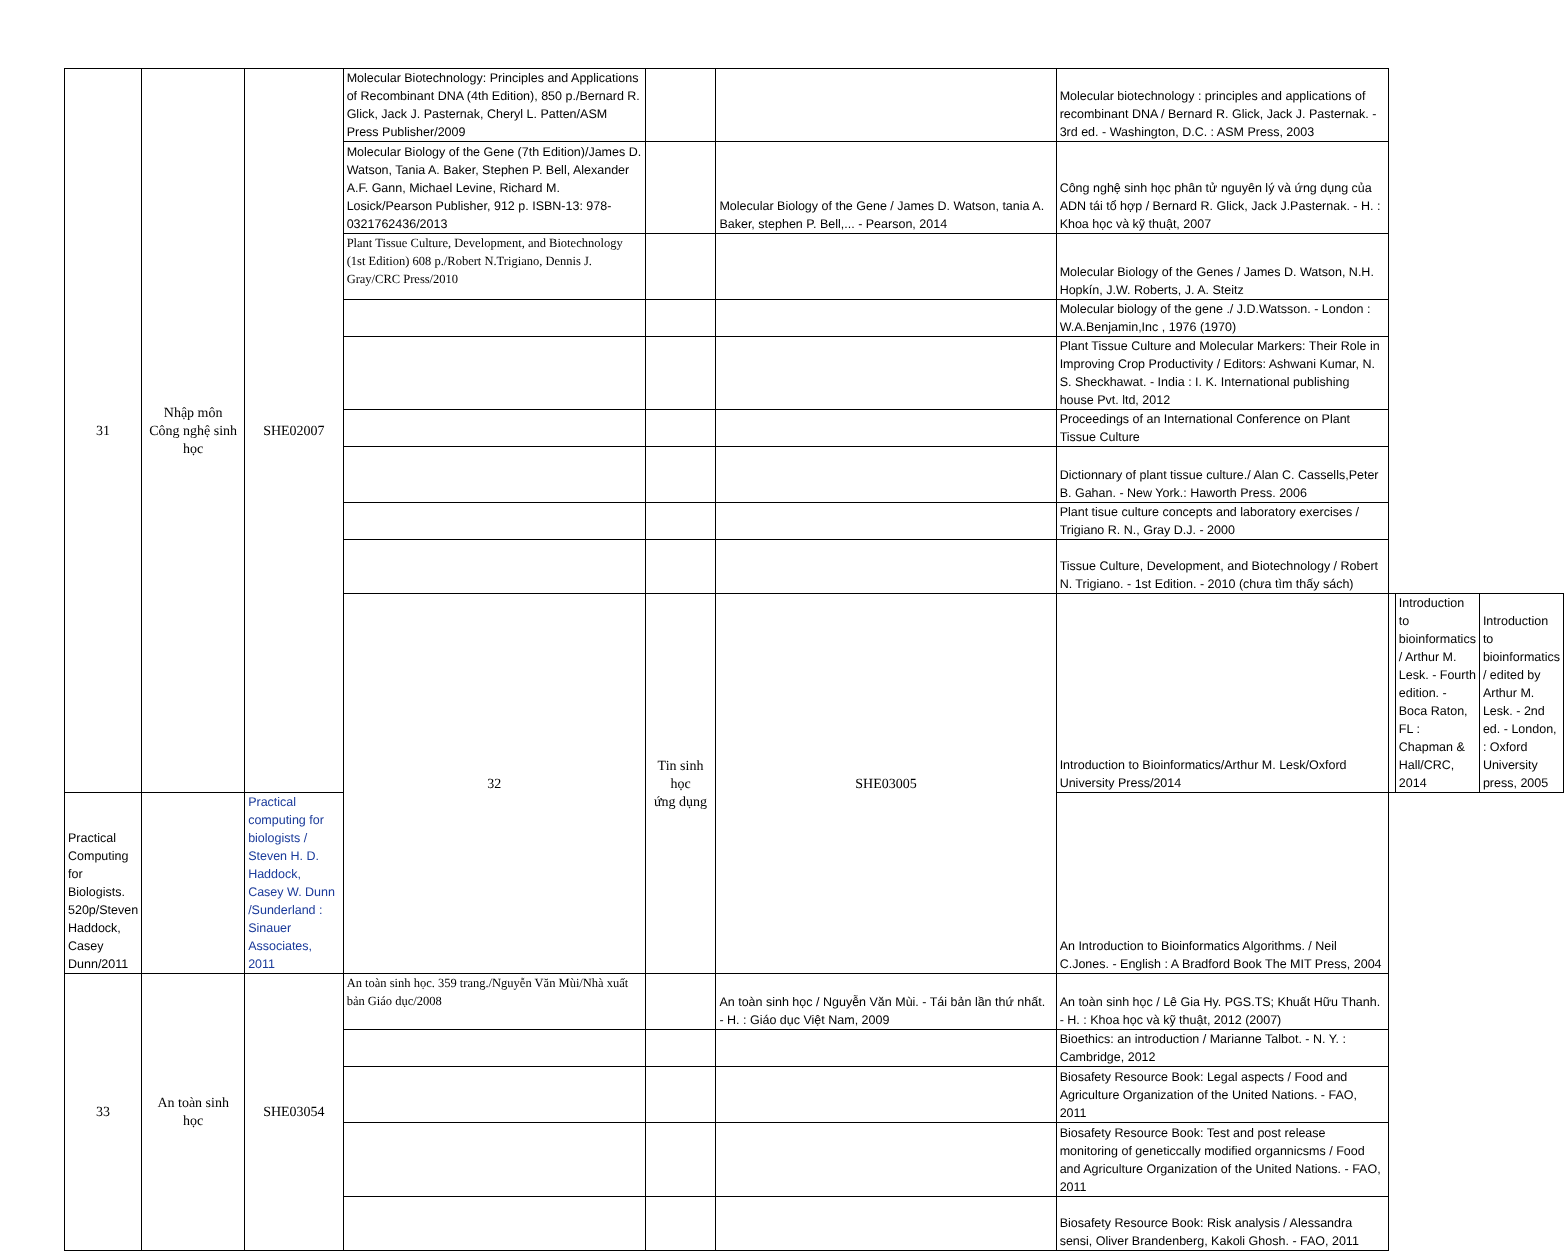| 31 | Nhập môn Công nghệ sinh học | SHE02007 | Molecular Biotechnology: Principles and Applications of Recombinant DNA (4th Edition), 850 p./Bernard R. Glick, Jack J. Pasternak, Cheryl L. Patten/ASM Press Publisher/2009 | | | Molecular biotechnology : principles and applications of recombinant DNA / Bernard R. Glick, Jack J. Pasternak. - 3rd ed. - Washington, D.C. : ASM Press, 2003 | | | |
| | | | Molecular Biology of the Gene (7th Edition)/James D. Watson, Tania A. Baker, Stephen P. Bell, Alexander A.F. Gann, Michael Levine, Richard M. Losick/Pearson Publisher, 912 p. ISBN-13: 978-0321762436/2013 | | Molecular Biology of the Gene / James D. Watson, tania A. Baker, stephen P. Bell,... - Pearson, 2014 | Công nghệ sinh học phân tử nguyên lý và ứng dụng của ADN tái tổ hợp / Bernard R. Glick, Jack J.Pasternak. - H. : Khoa học và kỹ thuật, 2007 | | | |
| | | | Plant Tissue Culture, Development, and Biotechnology (1st Edition) 608 p./Robert N.Trigiano, Dennis J. Gray/CRC Press/2010 | | | Molecular Biology of the Genes / James D. Watson, N.H. Hopkín, J.W. Roberts, J. A. Steitz | | | |
| | | | | | | Molecular biology of the gene ./ J.D.Watsson. - London : W.A.Benjamin,Inc , 1976 (1970) | | | |
| | | | | | | Plant Tissue Culture and Molecular Markers: Their Role in Improving Crop Productivity / Editors: Ashwani Kumar, N. S. Sheckhawat. - India : I. K. International publishing house Pvt. ltd, 2012 | | | |
| | | | | | | Proceedings of an International Conference on Plant Tissue Culture | | | |
| | | | | | | Dictionnary of plant tissue culture./ Alan C. Cassells,Peter B. Gahan. - New York.: Haworth Press. 2006 | | | |
| | | | | | | Plant tisue culture concepts and laboratory exercises / Trigiano R. N., Gray D.J. - 2000 | | | |
| | | | | | | Tissue Culture, Development, and Biotechnology / Robert N. Trigiano. - 1st Edition. - 2010 (chưa tìm thấy sách) | | | |
| | | | 32 | Tin sinh học ứng dụng | SHE03005 | Introduction to Bioinformatics/Arthur M. Lesk/Oxford University Press/2014 | | Introduction to bioinformatics / Arthur M. Lesk. - Fourth edition. - Boca Raton, FL : Chapman & Hall/CRC, 2014 | Introduction to bioinformatics / edited by Arthur M. Lesk. - 2nd ed. - London, : Oxford University press, 2005 |
| Practical Computing for Biologists. 520p/Steven Haddock, Casey Dunn/2011 | | Practical computing for biologists / Steven H. D. Haddock, Casey W. Dunn /Sunderland : Sinauer Associates, 2011 | | | | An Introduction to Bioinformatics Algorithms. / Neil C.Jones. - English : A Bradford Book The MIT Press, 2004 | | | |
| 33 | An toàn sinh học | SHE03054 | An toàn sinh học. 359 trang./Nguyễn Văn Mùi/Nhà xuất bản Giáo dục/2008 | | An toàn sinh học / Nguyễn Văn Mùi. - Tái bản lần thứ nhất. - H. : Giáo dục Việt Nam, 2009 | An toàn sinh học / Lê Gia Hy. PGS.TS; Khuất Hữu Thanh. - H. : Khoa học và kỹ thuật, 2012 (2007) | | | |
| | | | | | | Bioethics: an introduction / Marianne Talbot. - N. Y. : Cambridge, 2012 | | | |
| | | | | | | Biosafety Resource Book: Legal aspects / Food and Agriculture Organization of the United Nations. - FAO, 2011 | | | |
| | | | | | | Biosafety Resource Book: Test and post release monitoring of geneticcally modified organnicsms / Food and Agriculture Organization of the United Nations. - FAO, 2011 | | | |
| | | | | | | Biosafety Resource Book: Risk analysis / Alessandra sensi, Oliver Brandenberg, Kakoli Ghosh. - FAO, 2011 | | | |